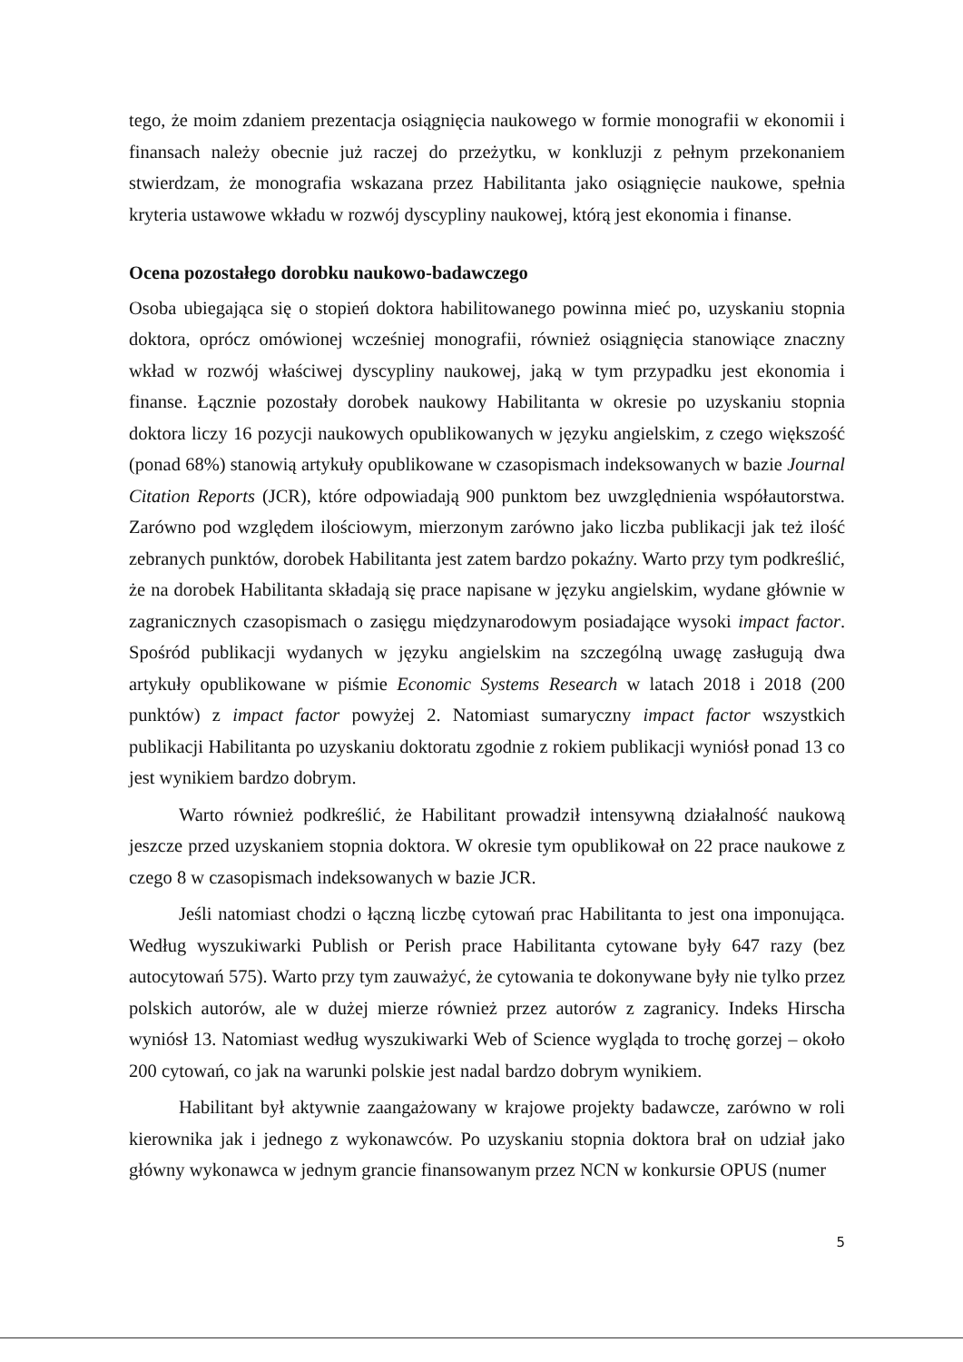tego, że moim zdaniem prezentacja osiągnięcia naukowego w formie monografii w ekonomii i finansach należy obecnie już raczej do przeżytku, w konkluzji z pełnym przekonaniem stwierdzam, że monografia wskazana przez Habilitanta jako osiągnięcie naukowe, spełnia kryteria ustawowe wkładu w rozwój dyscypliny naukowej, którą jest ekonomia i finanse.
Ocena pozostałego dorobku naukowo-badawczego
Osoba ubiegająca się o stopień doktora habilitowanego powinna mieć po, uzyskaniu stopnia doktora, oprócz omówionej wcześniej monografii, również osiągnięcia stanowiące znaczny wkład w rozwój właściwej dyscypliny naukowej, jaką w tym przypadku jest ekonomia i finanse. Łącznie pozostały dorobek naukowy Habilitanta w okresie po uzyskaniu stopnia doktora liczy 16 pozycji naukowych opublikowanych w języku angielskim, z czego większość (ponad 68%) stanowią artykuły opublikowane w czasopismach indeksowanych w bazie Journal Citation Reports (JCR), które odpowiadają 900 punktom bez uwzględnienia współautorstwa. Zarówno pod względem ilościowym, mierzonym zarówno jako liczba publikacji jak też ilość zebranych punktów, dorobek Habilitanta jest zatem bardzo pokaźny. Warto przy tym podkreślić, że na dorobek Habilitanta składają się prace napisane w języku angielskim, wydane głównie w zagranicznych czasopismach o zasięgu międzynarodowym posiadające wysoki impact factor. Spośród publikacji wydanych w języku angielskim na szczególną uwagę zasługują dwa artykuły opublikowane w piśmie Economic Systems Research w latach 2018 i 2018 (200 punktów) z impact factor powyżej 2. Natomiast sumaryczny impact factor wszystkich publikacji Habilitanta po uzyskaniu doktoratu zgodnie z rokiem publikacji wyniósł ponad 13 co jest wynikiem bardzo dobrym.
Warto również podkreślić, że Habilitant prowadził intensywną działalność naukową jeszcze przed uzyskaniem stopnia doktora. W okresie tym opublikował on 22 prace naukowe z czego 8 w czasopismach indeksowanych w bazie JCR.
Jeśli natomiast chodzi o łączną liczbę cytowań prac Habilitanta to jest ona imponująca. Według wyszukiwarki Publish or Perish prace Habilitanta cytowane były 647 razy (bez autocytowań 575). Warto przy tym zauważyć, że cytowania te dokonywane były nie tylko przez polskich autorów, ale w dużej mierze również przez autorów z zagranicy. Indeks Hirscha wyniósł 13. Natomiast według wyszukiwarki Web of Science wygląda to trochę gorzej – około 200 cytowań, co jak na warunki polskie jest nadal bardzo dobrym wynikiem.
Habilitant był aktywnie zaangażowany w krajowe projekty badawcze, zarówno w roli kierownika jak i jednego z wykonawców. Po uzyskaniu stopnia doktora brał on udział jako główny wykonawca w jednym grancie finansowanym przez NCN w konkursie OPUS (numer
5